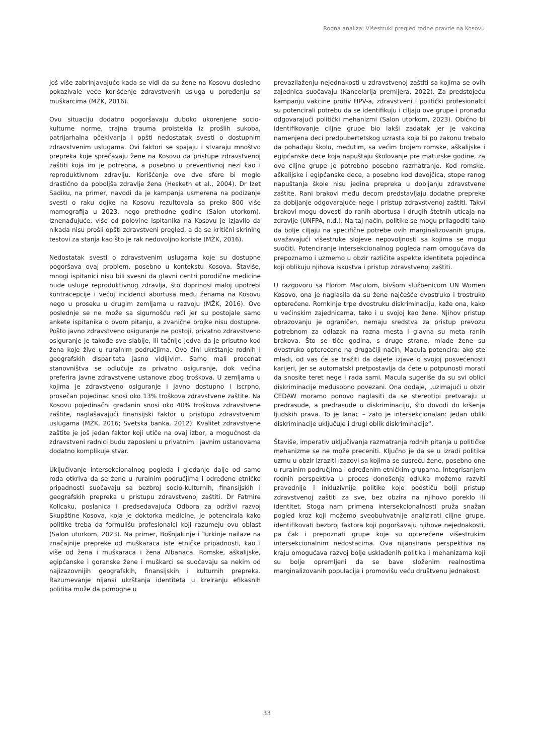Rodna analiza: Višestruki pregled rodne pravde na Kosovu
još više zabrinjavajuće kada se vidi da su žene na Kosovu dosledno pokazivale veće korišćenje zdravstvenih usluga u poređenju sa muškarcima (MŽK, 2016).
Ovu situaciju dodatno pogoršavaju duboko ukorenjene socio-kulturne norme, trajna trauma proistekla iz prošlih sukoba, patrijarhalna očekivanja i opšti nedostatak svesti o dostupnim zdravstvenim uslugama. Ovi faktori se spajaju i stvaraju mnoštvo prepreka koje sprečavaju žene na Kosovu da pristupe zdravstvenoj zaštiti koja im je potrebna, a posebno u preventivnoj nezi kao i reproduktivnom zdravlju. Korišćenje ove dve sfere bi moglo drastično da poboljša zdravlje žena (Hesketh et al., 2004). Dr Izet Sadiku, na primer, navodi da je kampanja usmerena na podizanje svesti o raku dojke na Kosovu rezultovala sa preko 800 više mamografija u 2023. nego prethodne godine (Salon utorkom). Iznenađujuće, više od polovine ispitanika na Kosovu je izjavilo da nikada nisu prošli opšti zdravstveni pregled, a da se kritični skrining testovi za stanja kao što je rak nedovoljno koriste (MŽK, 2016).
Nedostatak svesti o zdravstvenim uslugama koje su dostupne pogoršava ovaj problem, posebno u kontekstu Kosova. Štaviše, mnogi ispitanici nisu bili svesni da glavni centri porodične medicine nude usluge reproduktivnog zdravlja, što doprinosi maloj upotrebi kontracepcije i većoj incidenci abortusa među ženama na Kosovu nego u proseku u drugim zemljama u razvoju (MŽK, 2016). Ovo poslednje se ne može sa sigurnošću reći jer su postojale samo ankete ispitanika o ovom pitanju, a zvanične brojke nisu dostupne. Pošto javno zdravstveno osiguranje ne postoji, privatno zdravstveno osiguranje je takođe sve slabije, ili tačnije jedva da je prisutno kod žena koje žive u ruralnim područjima. Ovo čini ukrštanje rodnih i geografskih dispariteta jasno vidljivim. Samo mali procenat stanovništva se odlučuje za privatno osiguranje, dok većina preferira javne zdravstvene ustanove zbog troškova. U zemljama u kojima je zdravstveno osiguranje i javno dostupno i iscrpno, prosečan pojedinac snosi oko 13% troškova zdravstvene zaštite. Na Kosovu pojedinačni građanin snosi oko 40% troškova zdravstvene zaštite, naglašavajući finansijski faktor u pristupu zdravstvenim uslugama (MŽK, 2016; Svetska banka, 2012). Kvalitet zdravstvene zaštite je još jedan faktor koji utiče na ovaj izbor, a mogućnost da zdravstveni radnici budu zaposleni u privatnim i javnim ustanovama dodatno komplikuje stvar.
Uključivanje intersekcionalnog pogleda i gledanje dalje od samo roda otkriva da se žene u ruralnim područjima i određene etničke pripadnosti suočavaju sa bezbroj socio-kulturnih, finansijskih i geografskih prepreka u pristupu zdravstvenoj zaštiti. Dr Fatmire Kollcaku, poslanica i predsedavajuća Odbora za održivi razvoj Skupštine Kosova, koja je doktorka medicine, je potencirala kako politike treba da formulišu profesionalci koji razumeju ovu oblast (Salon utorkom, 2023). Na primer, Bošnjakinje i Turkinje nailaze na značajnije prepreke od muškaraca iste etničke pripadnosti, kao i više od žena i muškaraca i žena Albanaca. Romske, aškalijske, egipćanske i goranske žene i muškarci se suočavaju sa nekim od najizazovnijih geografskih, finansijskih i kulturnih prepreka. Razumevanje nijansi ukrštanja identiteta u kreiranju efikasnih politika može da pomogne u
prevazilaženju nejednakosti u zdravstvenoj zaštiti sa kojima se ovih zajednica suočavaju (Kancelarija premijera, 2022). Za predstojeću kampanju vakcine protiv HPV-a, zdravstveni i politički profesionalci su potencirali potrebu da se identifikuju i ciljaju ove grupe i pronađu odgovarajući politički mehanizmi (Salon utorkom, 2023). Obično bi identifikovanje ciljne grupe bio lakši zadatak jer je vakcina namenjena deci predpubertetskog uzrasta koja bi po zakonu trebalo da pohađaju školu, međutim, sa većim brojem romske, aškalijske i egipćanske dece koja napuštaju školovanje pre maturske godine, za ove ciljne grupe je potrebno posebno razmatranje. Kod romske, aškalijske i egipćanske dece, a posebno kod devojčica, stope ranog napuštanja škole nisu jedina prepreka u dobijanju zdravstvene zaštite. Rani brakovi među decom predstavljaju dodatne prepreke za dobijanje odgovarajuće nege i pristup zdravstvenoj zaštiti. Takvi brakovi mogu dovesti do ranih abortusa i drugih štetnih uticaja na zdravlje (UNFPA, n.d.). Na taj način, politike se mogu prilagoditi tako da bolje ciljaju na specifične potrebe ovih marginalizovanih grupa, uvažavajući višestruke slojeve nepovoljnosti sa kojima se mogu suočiti. Potenciranje intersekcionalnog pogleda nam omogućava da prepoznamo i uzmemo u obzir različite aspekte identiteta pojedinca koji oblikuju njihova iskustva i pristup zdravstvenoj zaštiti.
U razgovoru sa Florom Maculom, bivšom službenicom UN Women Kosovo, ona je naglasila da su žene najčešće dvostruko i trostruko opterećene. Romkinje trpe dvostruku diskriminaciju, kaže ona, kako u većinskim zajednicama, tako i u svojoj kao žene. Njihov pristup obrazovanju je ograničen, nemaju sredstva za pristup prevozu potrebnom za odlazak na razna mesta i glavna su meta ranih brakova. Što se tiče godina, s druge strane, mlade žene su dvostruko opterećene na drugačiji način, Macula potencira: ako ste mladi, od vas će se tražiti da dajete izjave o svojoj posvećenosti karijeri, jer se automatski pretpostavlja da ćete u potpunosti morati da snosite teret nege i rada sami. Macula sugeriše da su svi oblici diskriminacije međusobno povezani. Ona dodaje, „uzimajući u obzir CEDAW moramo ponovo naglasiti da se stereotipi pretvaraju u predrasude, a predrasude u diskriminaciju, što dovodi do kršenja ljudskih prava. To je lanac – zato je intersekcionalan: jedan oblik diskriminacije uključuje i drugi oblik diskriminacije“.
Štaviše, imperativ uključivanja razmatranja rodnih pitanja u političke mehanizme se ne može preceniti. Ključno je da se u izradi politika uzmu u obzir izraziti izazovi sa kojima se susreću žene, posebno one u ruralnim područjima i određenim etničkim grupama. Integrisanjem rodnih perspektiva u proces donošenja odluka možemo razviti pravednije i inkluzivnije politike koje podstiču bolji pristup zdravstvenoj zaštiti za sve, bez obzira na njihovo poreklo ili identitet. Stoga nam primena intersekcionalnosti pruža snažan pogled kroz koji možemo sveobuhvatnije analizirati ciljne grupe, identifikovati bezbroj faktora koji pogoršavaju njihove nejednakosti, pa čak i prepoznati grupe koje su opterećene višestrukim intersekcionalnim nedostacima. Ova nijansirana perspektiva na kraju omogućava razvoj bolje usklađenih politika i mehanizama koji su bolje opremljeni da se bave složenim realnostima marginalizovanih populacija i promovišu veću društvenu jednakost.
33